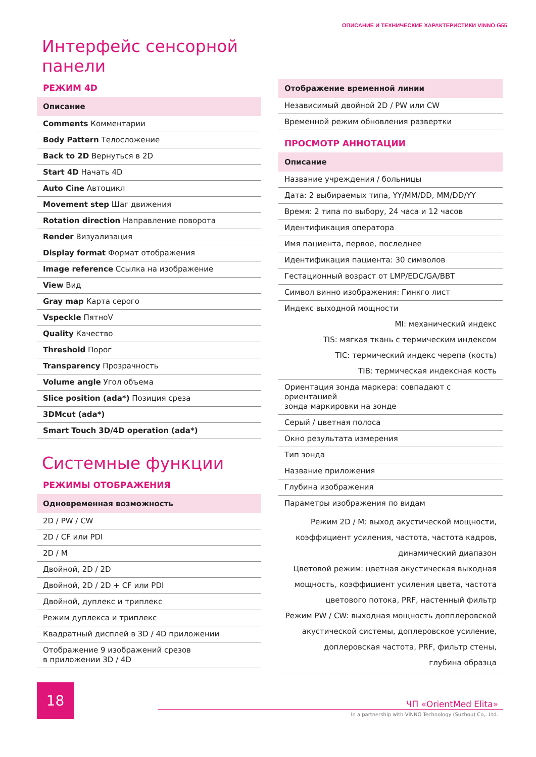ОПИСАНИЕ И ТЕХНИЧЕСКИЕ ХАРАКТЕРИСТИКИ VINNO G55
Интерфейс сенсорной панели
РЕЖИМ 4D
| Описание |
| --- |
| Comments Комментарии |
| Body Pattern Телосложение |
| Back to 2D Вернуться в 2D |
| Start 4D Начать 4D |
| Auto Cine Автоцикл |
| Movement step Шаг движения |
| Rotation direction Направление поворота |
| Render Визуализация |
| Display format Формат отображения |
| Image reference Ссылка на изображение |
| View Вид |
| Gray map Карта серого |
| Vspeckle ПятноV |
| Quality Качество |
| Threshold Порог |
| Transparency Прозрачность |
| Volume angle Угол объема |
| Slice position (ada*) Позиция среза |
| 3DMcut (ada*) |
| Smart Touch 3D/4D operation (ada*) |
Системные функции
РЕЖИМЫ ОТОБРАЖЕНИЯ
| Одновременная возможность |
| --- |
| 2D / PW / CW |
| 2D / CF или PDI |
| 2D / M |
| Двойной, 2D / 2D |
| Двойной, 2D / 2D + CF или PDI |
| Двойной, дуплекс и триплекс |
| Режим дуплекса и триплекс |
| Квадратный дисплей в 3D / 4D приложении |
| Отображение 9 изображений срезов в приложении 3D / 4D |
| Отображение временной линии |
| --- |
| Независимый двойной 2D / PW или CW |
| Временной режим обновления развертки |
ПРОСМОТР АННОТАЦИИ
| Описание |
| --- |
| Название учреждения / больницы |
| Дата: 2 выбираемых типа, YY/MM/DD, MM/DD/YY |
| Время: 2 типа по выбору, 24 часа и 12 часов |
| Идентификация оператора |
| Имя пациента, первое, последнее |
| Идентификация пациента: 30 символов |
| Гестационный возраст от LMP/EDC/GA/BBT |
| Символ винно изображения: Гинкго лист |
| Индекс выходной мощности |
| MI: механический индекс |
| TIS: мягкая ткань с термическим индексом |
| TIC: термический индекс черепа (кость) |
| TIB: термическая индексная кость |
| Ориентация зонда маркера: совпадают с ориентацией зонда маркировки на зонде |
| Серый / цветная полоса |
| Окно результата измерения |
| Тип зонда |
| Название приложения |
| Глубина изображения |
| Параметры изображения по видам |
| Режим 2D / M: выход акустической мощности, коэффициент усиления, частота, частота кадров, динамический диапазон Цветовой режим: цветная акустическая выходная мощность, коэффициент усиления цвета, частота цветового потока, PRF, настенный фильтр Режим PW / CW: выходная мощность допплеровской акустической системы, доплеровское усиление, доплеровская частота, PRF, фильтр стены, глубина образца |
18
ЧП «OrientMed Elita»
In a partnership with VINNO Technology (Suzhou) Co,. Ltd.